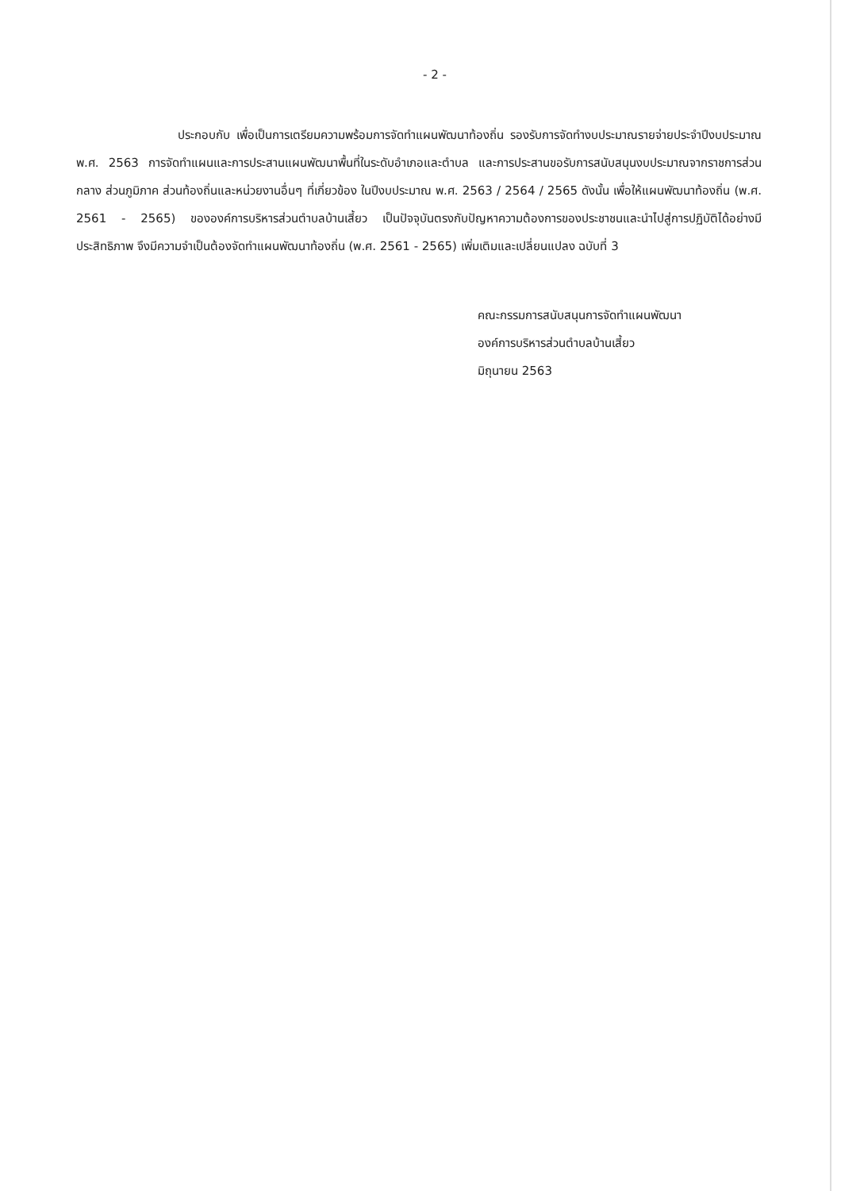- 2 -
ประกอบกับ เพื่อเป็นการเตรียมความพร้อมการจัดทำแผนพัฒนาท้องถิ่น รองรับการจัดทำงบประมาณรายจ่ายประจำปีงบประมาณ พ.ศ. 2563 การจัดทำแผนและการประสานแผนพัฒนาพื้นที่ในระดับอำเภอและตำบล และการประสานขอรับการสนับสนุนงบประมาณจากราชการส่วนกลาง ส่วนภูมิภาค ส่วนท้องถิ่นและหน่วยงานอื่นๆ ที่เกี่ยวข้อง ในปีงบประมาณ พ.ศ. 2563 / 2564 / 2565 ดังนั้น เพื่อให้แผนพัฒนาท้องถิ่น (พ.ศ. 2561 - 2565) ขององค์การบริหารส่วนตำบลบ้านเสี้ยว เป็นปัจจุบันตรงกับปัญหาความต้องการของประชาชนและนำไปสู่การปฏิบัติได้อย่างมีประสิทธิภาพ จึงมีความจำเป็นต้องจัดทำแผนพัฒนาท้องถิ่น (พ.ศ. 2561 - 2565) เพิ่มเติมและเปลี่ยนแปลง ฉบับที่ 3
คณะกรรมการสนับสนุนการจัดทำแผนพัฒนา
องค์การบริหารส่วนตำบลบ้านเสี้ยว
มิถุนายน 2563